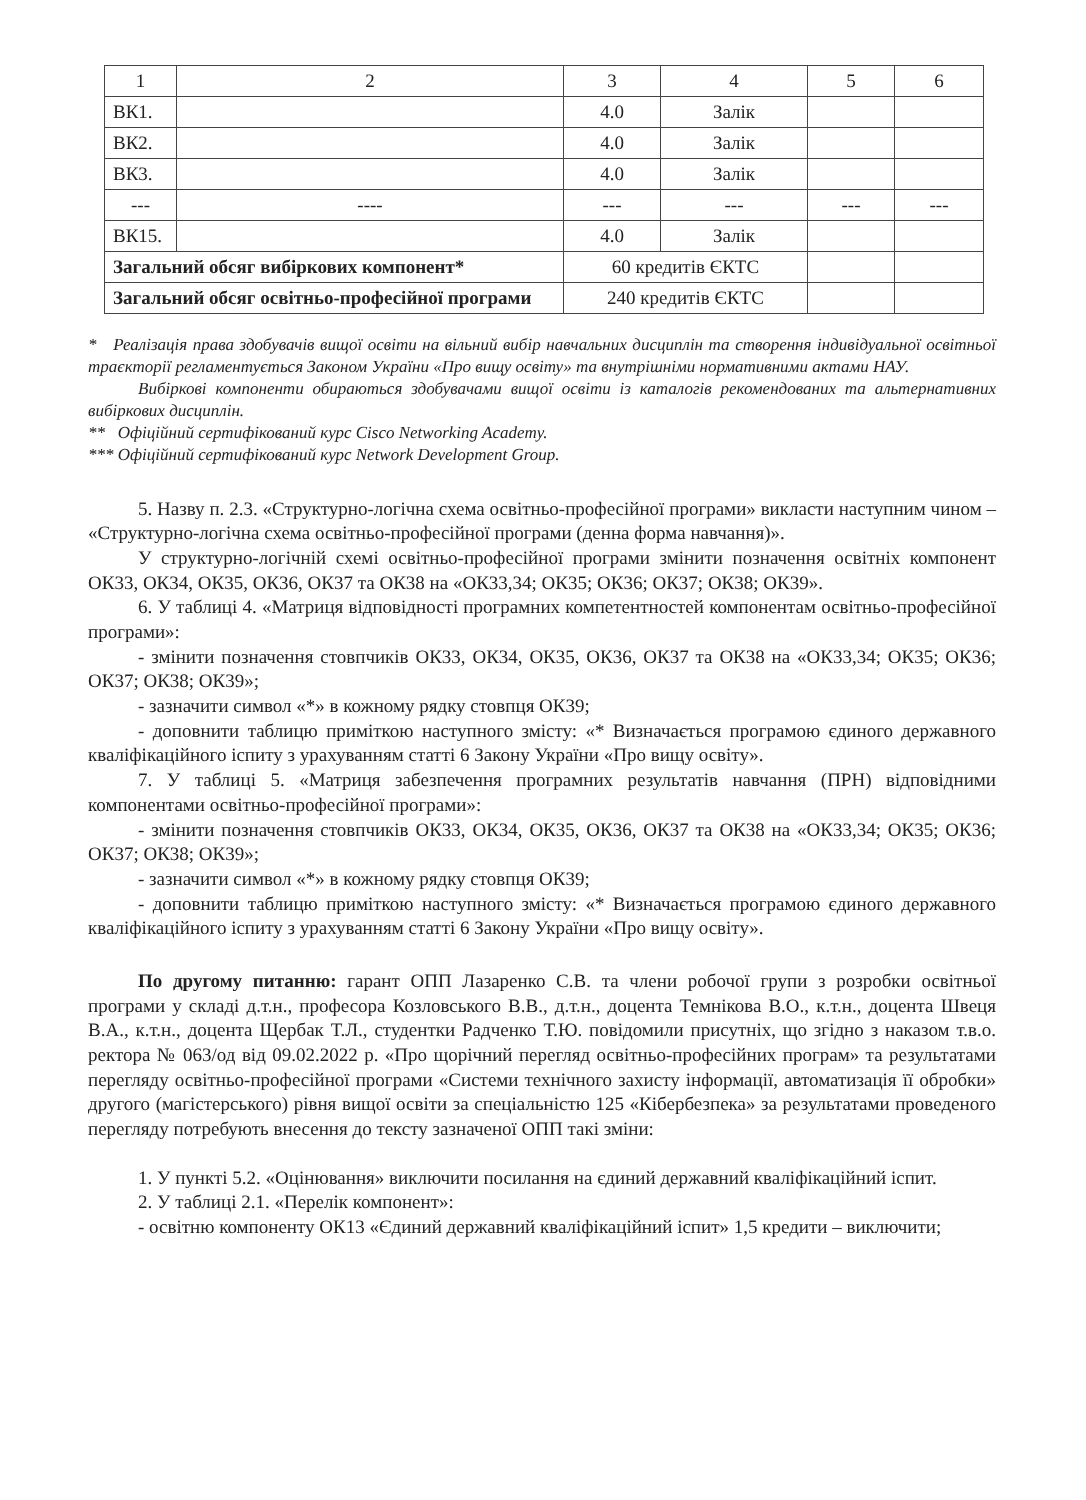| 1 | 2 | 3 | 4 | 5 | 6 |
| ВК1. | | 4.0 | Залік | | |
| ВК2. | | 4.0 | Залік | | |
| ВК3. | | 4.0 | Залік | | |
| --- | ---- | --- | --- | --- | --- |
| ВК15. | | 4.0 | Залік | | |
| Загальний обсяг вибіркових компонент* | | 60 кредитів ЄКТС | | | |
| Загальний обсяг освітньо-професійної програми | | 240 кредитів ЄКТС | | | |
* Реалізація права здобувачів вищої освіти на вільний вибір навчальних дисциплін та створення індивідуальної освітньої траєкторії регламентується Законом України «Про вищу освіту» та внутрішніми нормативними актами НАУ.
Вибіркові компоненти обираються здобувачами вищої освіти із каталогів рекомендованих та альтернативних вибіркових дисциплін.
** Офіційний сертифікований курс Cisco Networking Academy.
*** Офіційний сертифікований курс Network Development Group.
5. Назву п. 2.3. «Структурно-логічна схема освітньо-професійної програми» викласти наступним чином – «Структурно-логічна схема освітньо-професійної програми (денна форма навчання)».
У структурно-логічній схемі освітньо-професійної програми змінити позначення освітніх компонент ОК33, ОК34, ОК35, ОК36, ОК37 та ОК38 на «ОК33,34; ОК35; ОК36; ОК37; ОК38; ОК39».
6. У таблиці 4. «Матриця відповідності програмних компетентностей компонентам освітньо-професійної програми»:
- змінити позначення стовпчиків ОК33, ОК34, ОК35, ОК36, ОК37 та ОК38 на «ОК33,34; ОК35; ОК36; ОК37; ОК38; ОК39»;
- зазначити символ «*» в кожному рядку стовпця ОК39;
- доповнити таблицю приміткою наступного змісту: «* Визначається програмою єдиного державного кваліфікаційного іспиту з урахуванням статті 6 Закону України «Про вищу освіту».
7. У таблиці 5. «Матриця забезпечення програмних результатів навчання (ПРН) відповідними компонентами освітньо-професійної програми»:
- змінити позначення стовпчиків ОК33, ОК34, ОК35, ОК36, ОК37 та ОК38 на «ОК33,34; ОК35; ОК36; ОК37; ОК38; ОК39»;
- зазначити символ «*» в кожному рядку стовпця ОК39;
- доповнити таблицю приміткою наступного змісту: «* Визначається програмою єдиного державного кваліфікаційного іспиту з урахуванням статті 6 Закону України «Про вищу освіту».
По другому питанню: гарант ОПП Лазаренко С.В. та члени робочої групи з розробки освітньої програми у складі д.т.н., професора Козловського В.В., д.т.н., доцента Темнікова В.О., к.т.н., доцента Швеця В.А., к.т.н., доцента Щербак Т.Л., студентки Радченко Т.Ю. повідомили присутніх, що згідно з наказом т.в.о. ректора № 063/од від 09.02.2022 р. «Про щорічний перегляд освітньо-професійних програм» та результатами перегляду освітньо-професійної програми «Системи технічного захисту інформації, автоматизація її обробки» другого (магістерського) рівня вищої освіти за спеціальністю 125 «Кібербезпека» за результатами проведеного перегляду потребують внесення до тексту зазначеної ОПП такі зміни:
1. У пункті 5.2. «Оцінювання» виключити посилання на єдиний державний кваліфікаційний іспит.
2. У таблиці 2.1. «Перелік компонент»:
- освітню компоненту ОК13 «Єдиний державний кваліфікаційний іспит» 1,5 кредити – виключити;